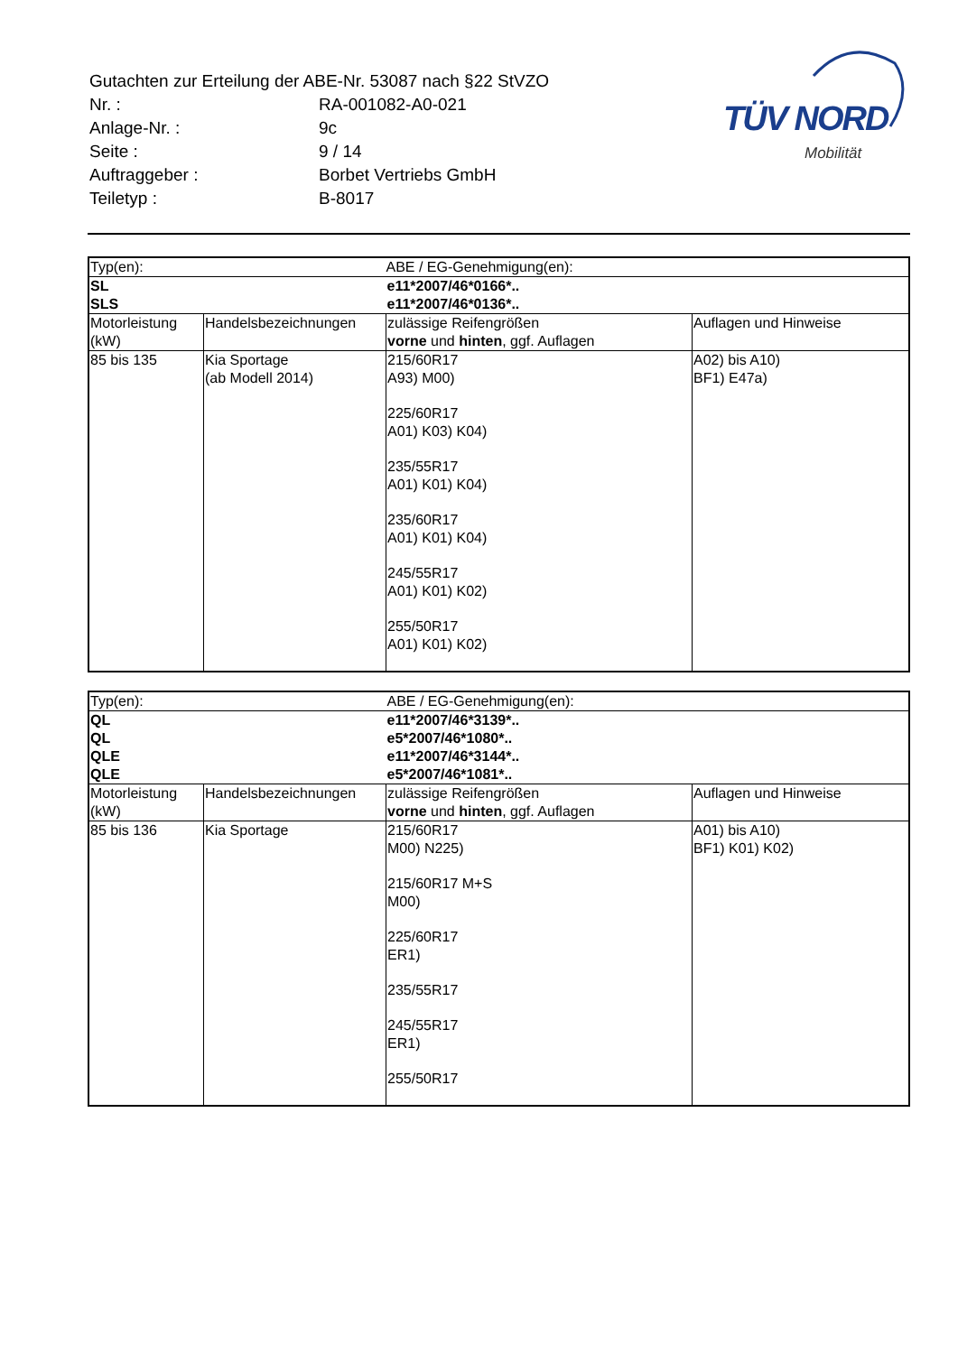TÜV NORD
Mobilität
| Gutachten zur Erteilung der ABE-Nr. 53087 nach §22 StVZO | |
| Nr. : | RA-001082-A0-021 |
| Anlage-Nr. : | 9c |
| Seite : | 9 / 14 |
| Auftraggeber : | Borbet Vertriebs GmbH |
| Teiletyp : | B-8017 |
| Typ(en): | | ABE / EG-Genehmigung(en): | |
| SL | | e11*2007/46*0166*.. | |
| SLS | | e11*2007/46*0136*.. | |
| Motorleistung (kW) | Handelsbezeichnungen | zulässige Reifengrößen vorne und hinten , ggf. Auflagen | Auflagen und Hinweise |
| 85 bis 135 | Kia Sportage (ab Modell 2014) | 215/60R17 A93) M00) 225/60R17 A01) K03) K04) 235/55R17 A01) K01) K04) 235/60R17 A01) K01) K04) 245/55R17 A01) K01) K02) 255/50R17 A01) K01) K02) | A02) bis A10) BF1) E47a) |
| Typ(en): | | ABE / EG-Genehmigung(en): | |
| QL | | e11*2007/46*3139*.. | |
| QL | | e5*2007/46*1080*.. | |
| QLE | | e11*2007/46*3144*.. | |
| QLE | | e5*2007/46*1081*.. | |
| Motorleistung (kW) | Handelsbezeichnungen | zulässige Reifengrößen vorne und hinten , ggf. Auflagen | Auflagen und Hinweise |
| 85 bis 136 | Kia Sportage | 215/60R17 M00) N225) 215/60R17 M+S M00) 225/60R17 ER1) 235/55R17 245/55R17 ER1) 255/50R17 | A01) bis A10) BF1) K01) K02) |